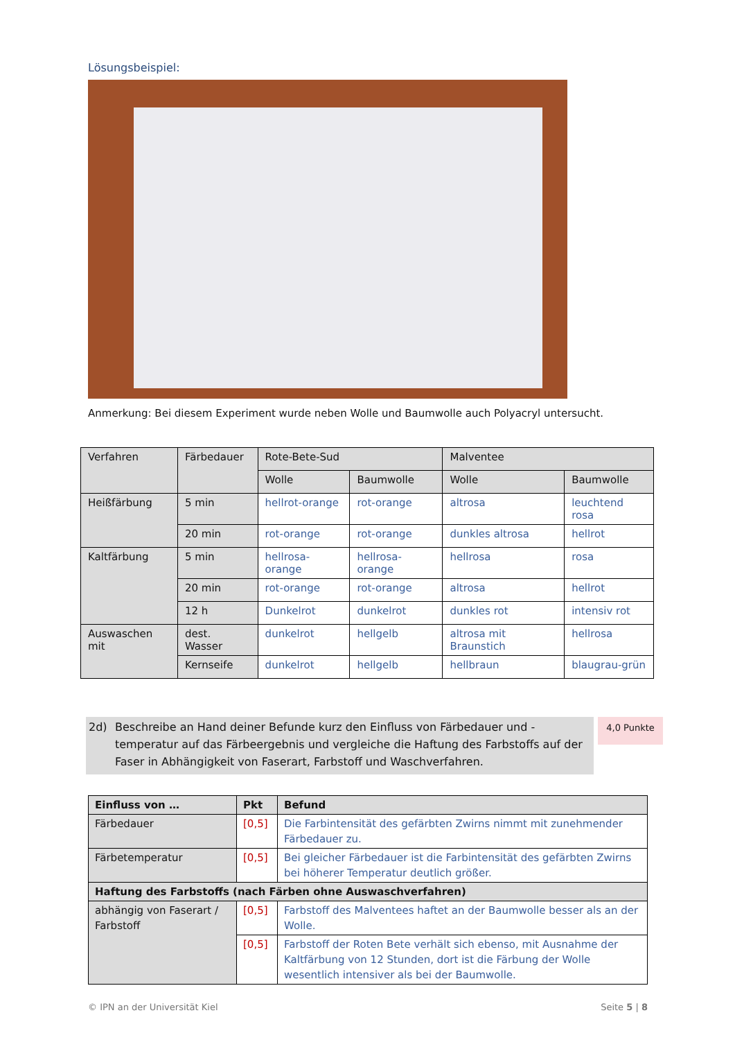Lösungsbeispiel:
Anmerkung: Bei diesem Experiment wurde neben Wolle und Baumwolle auch Polyacryl untersucht.
| Verfahren | Färbedauer | Rote-Bete-Sud | | Malventee | |
| --- | --- | --- | --- | --- | --- |
| | | Wolle | Baumwolle | Wolle | Baumwolle |
| Heißfärbung | 5 min | hellrot-orange | rot-orange | altrosa | leuchtend rosa |
| | 20 min | rot-orange | rot-orange | dunkles altrosa | hellrot |
| Kaltfärbung | 5 min | hellrosa-orange | hellrosa-orange | hellrosa | rosa |
| | 20 min | rot-orange | rot-orange | altrosa | hellrot |
| | 12 h | Dunkelrot | dunkelrot | dunkles rot | intensiv rot |
| Auswaschen mit | dest. Wasser | dunkelrot | hellgelb | altrosa mit Braunstich | hellrosa |
| | Kernseife | dunkelrot | hellgelb | hellbraun | blaugrau-grün |
2d) Beschreibe an Hand deiner Befunde kurz den Einfluss von Färbedauer und -temperatur auf das Färbeergebnis und vergleiche die Haftung des Farbstoffs auf der Faser in Abhängigkeit von Faserart, Farbstoff und Waschverfahren.
4,0 Punkte
| Einfluss von … | Pkt | Befund |
| --- | --- | --- |
| Färbedauer | [0,5] | Die Farbintensität des gefärbten Zwirns nimmt mit zunehmender Färbedauer zu. |
| Färbetemperatur | [0,5] | Bei gleicher Färbedauer ist die Farbintensität des gefärbten Zwirns bei höherer Temperatur deutlich größer. |
| Haftung des Farbstoffs (nach Färben ohne Auswaschverfahren) | | |
| abhängig von Faserart / Farbstoff | [0,5] | Farbstoff des Malventees haftet an der Baumwolle besser als an der Wolle. |
| | [0,5] | Farbstoff der Roten Bete verhält sich ebenso, mit Ausnahme der Kaltfärbung von 12 Stunden, dort ist die Färbung der Wolle wesentlich intensiver als bei der Baumwolle. |
© IPN an der Universität Kiel Seite 5 | 8